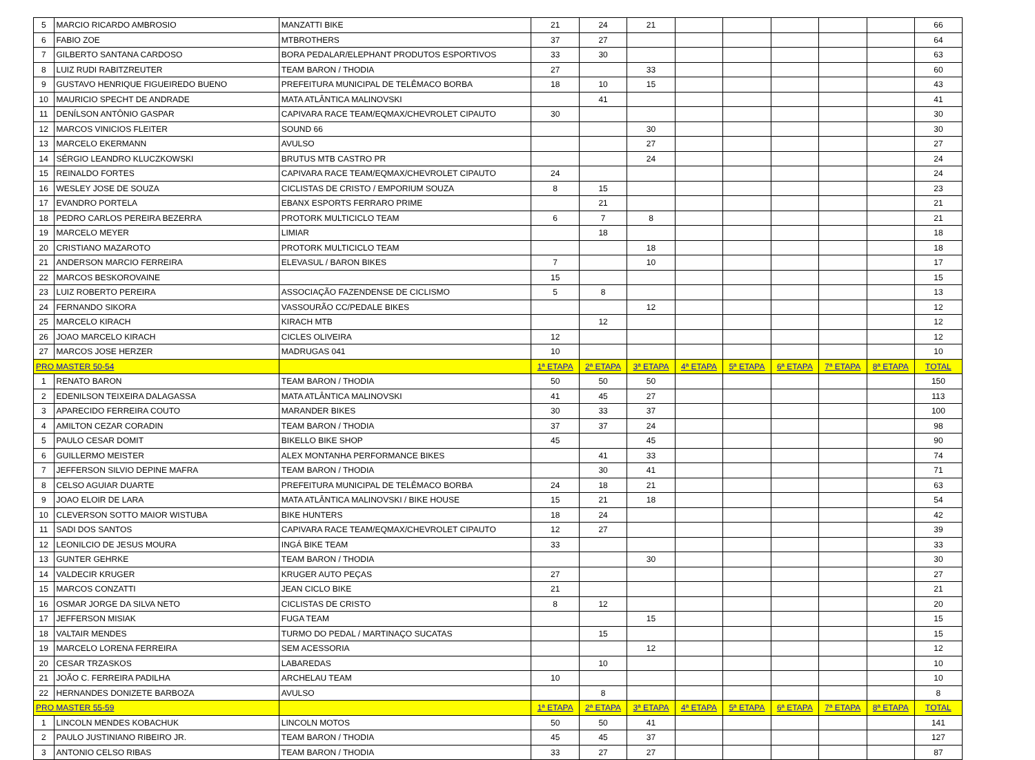| 5 | MARCIO RICARDO AMBROSIO | MANZATTI BIKE | 21 | 24 | 21 | | | | | | 66 |
| 6 | FABIO ZOE | MTBROTHERS | 37 | 27 | | | | | | | 64 |
| 7 | GILBERTO SANTANA CARDOSO | BORA PEDALAR/ELEPHANT PRODUTOS ESPORTIVOS | 33 | 30 | | | | | | | 63 |
| 8 | LUIZ RUDI RABITZREUTER | TEAM BARON / THODIA | 27 | | 33 | | | | | | 60 |
| 9 | GUSTAVO HENRIQUE FIGUEIREDO BUENO | PREFEITURA MUNICIPAL DE TELÊMACO BORBA | 18 | 10 | 15 | | | | | | 43 |
| 10 | MAURICIO SPECHT DE ANDRADE | MATA ATLÂNTICA MALINOVSKI | | 41 | | | | | | | 41 |
| 11 | DENÍLSON ANTÔNIO GASPAR | CAPIVARA RACE TEAM/EQMAX/CHEVROLET CIPAUTO | 30 | | | | | | | | 30 |
| 12 | MARCOS VINICIOS FLEITER | SOUND 66 | | | 30 | | | | | | 30 |
| 13 | MARCELO EKERMANN | AVULSO | | | 27 | | | | | | 27 |
| 14 | SÉRGIO LEANDRO KLUCZKOWSKI | BRUTUS MTB CASTRO PR | | | 24 | | | | | | 24 |
| 15 | REINALDO FORTES | CAPIVARA RACE TEAM/EQMAX/CHEVROLET CIPAUTO | 24 | | | | | | | | 24 |
| 16 | WESLEY JOSE DE SOUZA | CICLISTAS DE CRISTO / EMPORIUM SOUZA | 8 | 15 | | | | | | | 23 |
| 17 | EVANDRO PORTELA | EBANX ESPORTS FERRARO PRIME | | 21 | | | | | | | 21 |
| 18 | PEDRO CARLOS PEREIRA BEZERRA | PROTORK MULTICICLO TEAM | 6 | 7 | 8 | | | | | | 21 |
| 19 | MARCELO MEYER | LIMIAR | | 18 | | | | | | | 18 |
| 20 | CRISTIANO MAZAROTO | PROTORK MULTICICLO TEAM | | | 18 | | | | | | 18 |
| 21 | ANDERSON MARCIO FERREIRA | ELEVASUL / BARON BIKES | 7 | | 10 | | | | | | 17 |
| 22 | MARCOS BESKOROVAINE | | 15 | | | | | | | | 15 |
| 23 | LUIZ ROBERTO PEREIRA | ASSOCIAÇÃO FAZENDENSE DE CICLISMO | 5 | 8 | | | | | | | 13 |
| 24 | FERNANDO SIKORA | VASSOURÃO CC/PEDALE BIKES | | | 12 | | | | | | 12 |
| 25 | MARCELO KIRACH | KIRACH MTB | | 12 | | | | | | | 12 |
| 26 | JOAO MARCELO KIRACH | CICLES OLIVEIRA | 12 | | | | | | | | 12 |
| 27 | MARCOS JOSE HERZER | MADRUGAS 041 | 10 | | | | | | | | 10 |
| PRO MASTER 50-54 | | | 1ª ETAPA | 2ª ETAPA | 3ª ETAPA | 4ª ETAPA | 5ª ETAPA | 6ª ETAPA | 7ª ETAPA | 8ª ETAPA | TOTAL |
| 1 | RENATO BARON | TEAM BARON / THODIA | 50 | 50 | 50 | | | | | | 150 |
| 2 | EDENILSON TEIXEIRA DALAGASSA | MATA ATLÂNTICA MALINOVSKI | 41 | 45 | 27 | | | | | | 113 |
| 3 | APARECIDO FERREIRA COUTO | MARANDER BIKES | 30 | 33 | 37 | | | | | | 100 |
| 4 | AMILTON CEZAR CORADIN | TEAM BARON / THODIA | 37 | 37 | 24 | | | | | | 98 |
| 5 | PAULO CESAR DOMIT | BIKELLO BIKE SHOP | 45 | | 45 | | | | | | 90 |
| 6 | GUILLERMO MEISTER | ALEX MONTANHA PERFORMANCE BIKES | | 41 | 33 | | | | | | 74 |
| 7 | JEFFERSON SILVIO DEPINE MAFRA | TEAM BARON / THODIA | | 30 | 41 | | | | | | 71 |
| 8 | CELSO AGUIAR DUARTE | PREFEITURA MUNICIPAL DE TELÊMACO BORBA | 24 | 18 | 21 | | | | | | 63 |
| 9 | JOAO ELOIR DE LARA | MATA ATLÂNTICA MALINOVSKI / BIKE HOUSE | 15 | 21 | 18 | | | | | | 54 |
| 10 | CLEVERSON SOTTO MAIOR WISTUBA | BIKE HUNTERS | 18 | 24 | | | | | | | 42 |
| 11 | SADI DOS SANTOS | CAPIVARA RACE TEAM/EQMAX/CHEVROLET CIPAUTO | 12 | 27 | | | | | | | 39 |
| 12 | LEONILCIO DE JESUS MOURA | INGÁ BIKE TEAM | 33 | | | | | | | | 33 |
| 13 | GUNTER GEHRKE | TEAM BARON / THODIA | | | 30 | | | | | | 30 |
| 14 | VALDECIR KRUGER | KRUGER AUTO PEÇAS | 27 | | | | | | | | 27 |
| 15 | MARCOS CONZATTI | JEAN CICLO BIKE | 21 | | | | | | | | 21 |
| 16 | OSMAR JORGE DA SILVA NETO | CICLISTAS DE CRISTO | 8 | 12 | | | | | | | 20 |
| 17 | JEFFERSON MISIAK | FUGA TEAM | | | 15 | | | | | | 15 |
| 18 | VALTAIR MENDES | TURMO DO PEDAL / MARTINAÇO SUCATAS | | 15 | | | | | | | 15 |
| 19 | MARCELO LORENA FERREIRA | SEM ACESSORIA | | | 12 | | | | | | 12 |
| 20 | CESAR TRZASKOS | LABAREDAS | | 10 | | | | | | | 10 |
| 21 | JOÃO C. FERREIRA PADILHA | ARCHELAU TEAM | 10 | | | | | | | | 10 |
| 22 | HERNANDES DONIZETE BARBOZA | AVULSO | | 8 | | | | | | | 8 |
| PRO MASTER 55-59 | | | 1ª ETAPA | 2ª ETAPA | 3ª ETAPA | 4ª ETAPA | 5ª ETAPA | 6ª ETAPA | 7ª ETAPA | 8ª ETAPA | TOTAL |
| 1 | LINCOLN MENDES KOBACHUK | LINCOLN MOTOS | 50 | 50 | 41 | | | | | | 141 |
| 2 | PAULO JUSTINIANO RIBEIRO JR. | TEAM BARON / THODIA | 45 | 45 | 37 | | | | | | 127 |
| 3 | ANTONIO CELSO RIBAS | TEAM BARON / THODIA | 33 | 27 | 27 | | | | | | 87 |